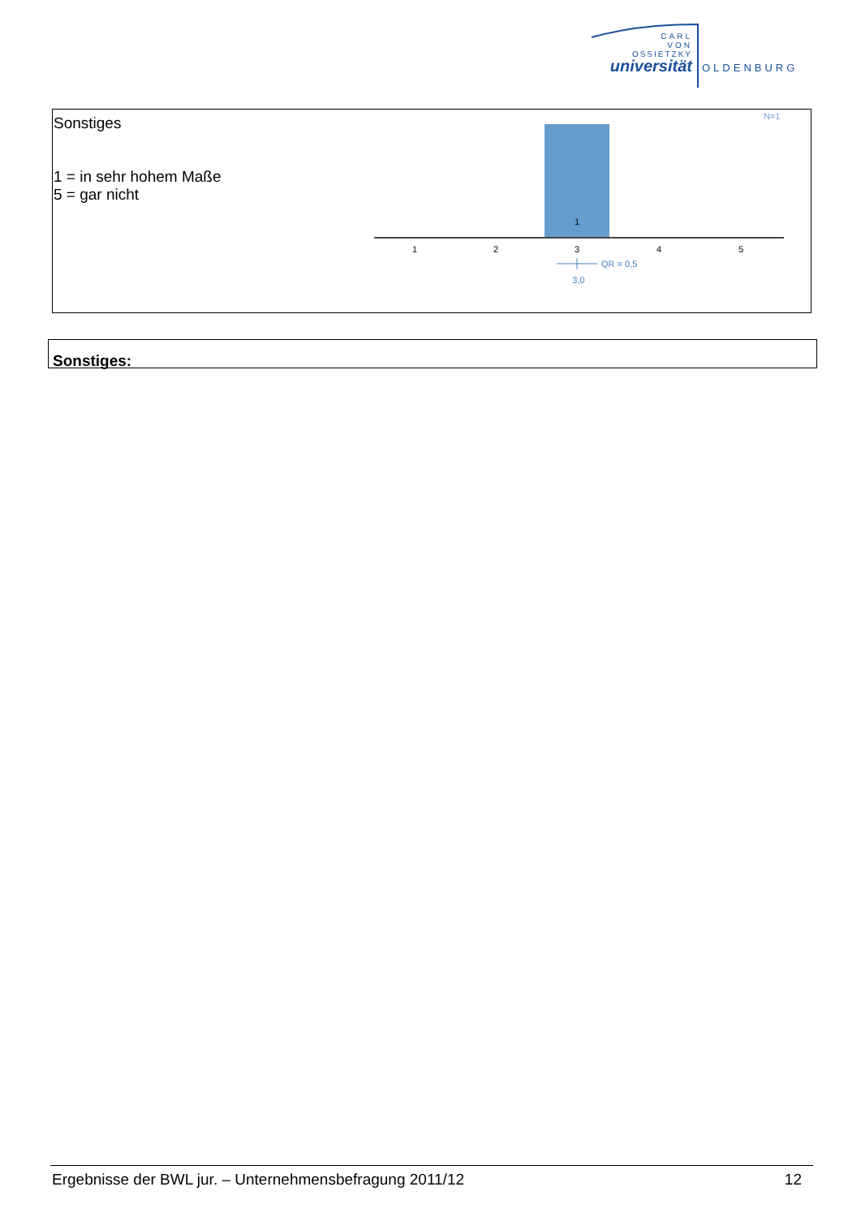CARL
VON
OSSIETZKY
universität
OLDENBURG
Sonstiges
1 = in sehr hohem Maße
5 = gar nicht
N=1
1
1
2
3
4
5
QR = 0,5
3,0
Sonstiges:
Ergebnisse der BWL jur. – Unternehmensbefragung 2011/12 12